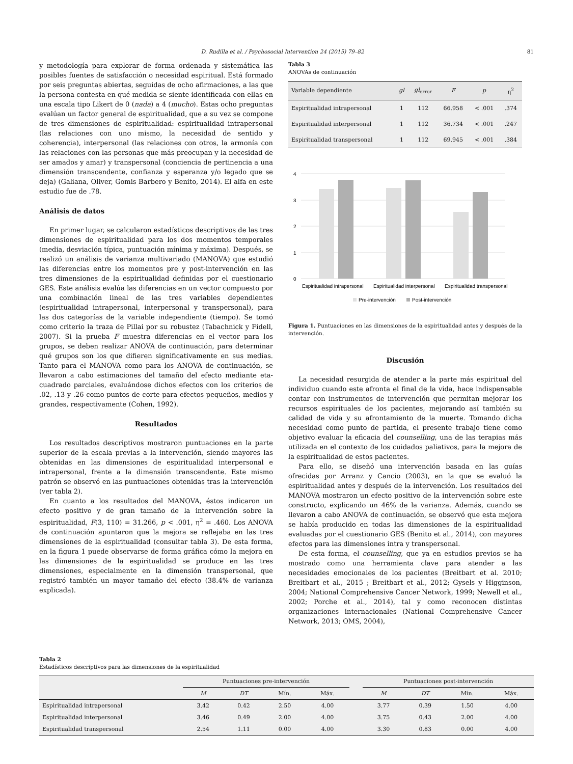D. Rudilla et al. / Psychosocial Intervention 24 (2015) 79–82 81
y metodología para explorar de forma ordenada y sistemática las posibles fuentes de satisfacción o necesidad espiritual. Está formado por seis preguntas abiertas, seguidas de ocho afirmaciones, a las que la persona contesta en qué medida se siente identificada con ellas en una escala tipo Likert de 0 (nada) a 4 (mucho). Estas ocho preguntas evalúan un factor general de espiritualidad, que a su vez se compone de tres dimensiones de espiritualidad: espiritualidad intrapersonal (las relaciones con uno mismo, la necesidad de sentido y coherencia), interpersonal (las relaciones con otros, la armonía con las relaciones con las personas que más preocupan y la necesidad de ser amados y amar) y transpersonal (conciencia de pertinencia a una dimensión transcendente, confianza y esperanza y/o legado que se deja) (Galiana, Oliver, Gomis Barbero y Benito, 2014). El alfa en este estudio fue de .78.
Análisis de datos
En primer lugar, se calcularon estadísticos descriptivos de las tres dimensiones de espiritualidad para los dos momentos temporales (media, desviación típica, puntuación mínima y máxima). Después, se realizó un análisis de varianza multivariado (MANOVA) que estudió las diferencias entre los momentos pre y post-intervención en las tres dimensiones de la espiritualidad definidas por el cuestionario GES. Este análisis evalúa las diferencias en un vector compuesto por una combinación lineal de las tres variables dependientes (espiritualidad intrapersonal, interpersonal y transpersonal), para las dos categorías de la variable independiente (tiempo). Se tomó como criterio la traza de Pillai por su robustez (Tabachnick y Fidell, 2007). Si la prueba F muestra diferencias en el vector para los grupos, se deben realizar ANOVA de continuación, para determinar qué grupos son los que difieren significativamente en sus medias. Tanto para el MANOVA como para los ANOVA de continuación, se llevaron a cabo estimaciones del tamaño del efecto mediante eta-cuadrado parciales, evaluándose dichos efectos con los criterios de .02, .13 y .26 como puntos de corte para efectos pequeños, medios y grandes, respectivamente (Cohen, 1992).
Resultados
Los resultados descriptivos mostraron puntuaciones en la parte superior de la escala previas a la intervención, siendo mayores las obtenidas en las dimensiones de espiritualidad interpersonal e intrapersonal, frente a la dimensión transcendente. Este mismo patrón se observó en las puntuaciones obtenidas tras la intervención (ver tabla 2).
En cuanto a los resultados del MANOVA, éstos indicaron un efecto positivo y de gran tamaño de la intervención sobre la espiritualidad, F(3, 110) = 31.266, p < .001, η<sup>2</sup> = .460. Los ANOVA de continuación apuntaron que la mejora se reflejaba en las tres dimensiones de la espiritualidad (consultar tabla 3). De esta forma, en la figura 1 puede observarse de forma gráfica cómo la mejora en las dimensiones de la espiritualidad se produce en las tres dimensiones, especialmente en la dimensión transpersonal, que registró también un mayor tamaño del efecto (38.4% de varianza explicada).
Tabla 3
ANOVAs de continuación
| Variable dependiente | gl | gl<sub>error</sub> | F | p | η<sup>2</sup> |
| --- | --- | --- | --- | --- | --- |
| Espiritualidad intrapersonal | 1 | 112 | 66.958 | < .001 | .374 |
| Espiritualidad interpersonal | 1 | 112 | 36.734 | < .001 | .247 |
| Espiritualidad transpersonal | 1 | 112 | 69.945 | < .001 | .384 |
4
3
2
1
0
Espiritualidad intrapersonal
Espiritualidad interpersonal
Espiritualidad transpersonal
Pre-intervención
Post-intervención
Figura 1. Puntuaciones en las dimensiones de la espiritualidad antes y después de la intervención.
Discusión
La necesidad resurgida de atender a la parte más espiritual del individuo cuando este afronta el final de la vida, hace indispensable contar con instrumentos de intervención que permitan mejorar los recursos espirituales de los pacientes, mejorando así también su calidad de vida y su afrontamiento de la muerte. Tomando dicha necesidad como punto de partida, el presente trabajo tiene como objetivo evaluar la eficacia del counselling, una de las terapias más utilizada en el contexto de los cuidados paliativos, para la mejora de la espiritualidad de estos pacientes.
Para ello, se diseñó una intervención basada en las guías ofrecidas por Arranz y Cancio (2003), en la que se evaluó la espiritualidad antes y después de la intervención. Los resultados del MANOVA mostraron un efecto positivo de la intervención sobre este constructo, explicando un 46% de la varianza. Además, cuando se llevaron a cabo ANOVA de continuación, se observó que esta mejora se había producido en todas las dimensiones de la espiritualidad evaluadas por el cuestionario GES (Benito et al., 2014), con mayores efectos para las dimensiones intra y transpersonal.
De esta forma, el counselling, que ya en estudios previos se ha mostrado como una herramienta clave para atender a las necesidades emocionales de los pacientes (Breitbart et al. 2010; Breitbart et al., 2015 ; Breitbart et al., 2012; Gysels y Higginson, 2004; National Comprehensive Cancer Network, 1999; Newell et al., 2002; Porche et al., 2014), tal y como reconocen distintas organizaciones internacionales (National Comprehensive Cancer Network, 2013; OMS, 2004),
Tabla 2
Estadísticos descriptivos para las dimensiones de la espiritualidad
| | Puntuaciones pre-intervención | | | | | Puntuaciones post-intervención | | | |
| --- | --- | --- | --- | --- | --- | --- | --- | --- | --- |
| | M | DT | Mín. | Máx. | | M | DT | Mín. | Máx. |
| Espiritualidad intrapersonal | 3.42 | 0.42 | 2.50 | 4.00 | | 3.77 | 0.39 | 1.50 | 4.00 |
| Espiritualidad interpersonal | 3.46 | 0.49 | 2.00 | 4.00 | | 3.75 | 0.43 | 2.00 | 4.00 |
| Espiritualidad transpersonal | 2.54 | 1.11 | 0.00 | 4.00 | | 3.30 | 0.83 | 0.00 | 4.00 |